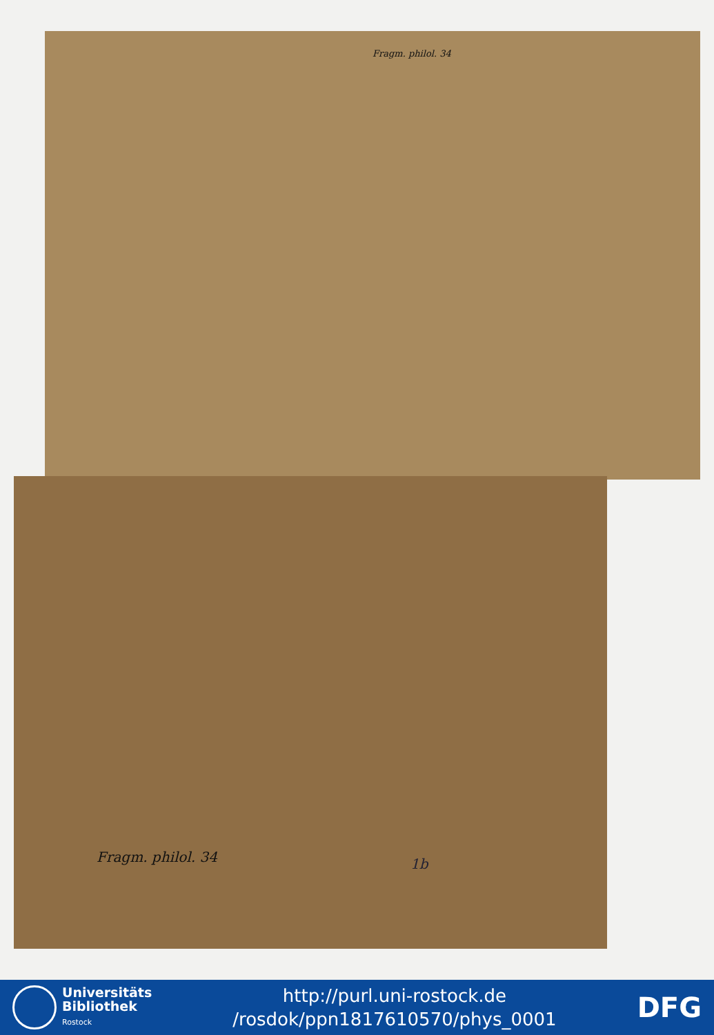Fragm. philol. 34
Fragm. philol. 34 1b
Universitäts
Bibliothek
Rostock
http://purl.uni-rostock.de
/rosdok/ppn1817610570/phys_0001
DFG